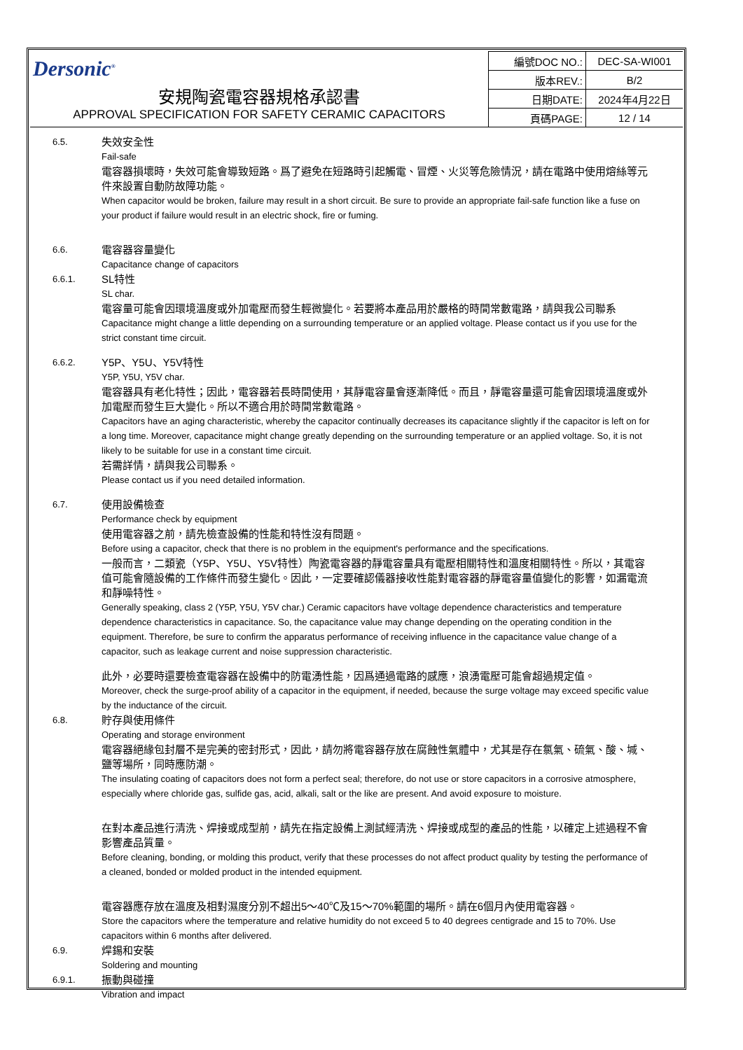| Dersonic<sup>®</sup> 安規陶瓷電容器規格承認書 APPROVAL SPECIFICATION FOR SAFETY CERAMIC CAPACITORS | 編號DOC NO.: | DEC-SA-WI001 |
| | 版本REV.: | B/2 |
| | 日期DATE: | 2024年4月22日 |
| | 頁碼PAGE: | 12 / 14 |
6.5.
失效安全性
Fail-safe
電容器損壞時，失效可能會導致短路。爲了避免在短路時引起觸電、冒煙、火災等危險情況，請在電路中使用熔絲等元件來設置自動防故障功能。
When capacitor would be broken, failure may result in a short circuit. Be sure to provide an appropriate fail-safe function like a fuse on your product if failure would result in an electric shock, fire or fuming.
6.6.
電容器容量變化
Capacitance change of capacitors
6.6.1.
SL特性
SL char.
電容量可能會因環境溫度或外加電壓而發生輕微變化。若要將本產品用於嚴格的時間常數電路，請與我公司聯系
Capacitance might change a little depending on a surrounding temperature or an applied voltage. Please contact us if you use for the strict constant time circuit.
6.6.2.
Y5P、Y5U、Y5V特性
Y5P, Y5U, Y5V char.
電容器具有老化特性；因此，電容器若長時間使用，其靜電容量會逐漸降低。而且，靜電容量還可能會因環境溫度或外加電壓而發生巨大變化。所以不適合用於時間常數電路。
Capacitors have an aging characteristic, whereby the capacitor continually decreases its capacitance slightly if the capacitor is left on for a long time. Moreover, capacitance might change greatly depending on the surrounding temperature or an applied voltage. So, it is not likely to be suitable for use in a constant time circuit.
若需詳情，請與我公司聯系。
Please contact us if you need detailed information.
6.7.
使用設備檢查
Performance check by equipment
使用電容器之前，請先檢查設備的性能和特性沒有問題。
Before using a capacitor, check that there is no problem in the equipment's performance and the specifications.
一般而言，二類瓷（Y5P、Y5U、Y5V特性）陶瓷電容器的靜電容量具有電壓相關特性和溫度相關特性。所以，其電容值可能會隨設備的工作條件而發生變化。因此，一定要確認儀器接收性能對電容器的靜電容量值變化的影響，如漏電流和靜噪特性。
Generally speaking, class 2 (Y5P, Y5U, Y5V char.) Ceramic capacitors have voltage dependence characteristics and temperature dependence characteristics in capacitance. So, the capacitance value may change depending on the operating condition in the equipment. Therefore, be sure to confirm the apparatus performance of receiving influence in the capacitance value change of a capacitor, such as leakage current and noise suppression characteristic.
此外，必要時還要檢查電容器在設備中的防電湧性能，因爲通過電路的感應，浪湧電壓可能會超過規定值。
Moreover, check the surge-proof ability of a capacitor in the equipment, if needed, because the surge voltage may exceed specific value by the inductance of the circuit.
6.8.
貯存與使用條件
Operating and storage environment
電容器絕緣包封層不是完美的密封形式，因此，請勿將電容器存放在腐蝕性氣體中，尤其是存在氯氣、硫氣、酸、堿、鹽等場所，同時應防潮。
The insulating coating of capacitors does not form a perfect seal; therefore, do not use or store capacitors in a corrosive atmosphere, especially where chloride gas, sulfide gas, acid, alkali, salt or the like are present. And avoid exposure to moisture.
在對本產品進行清洗、焊接或成型前，請先在指定設備上測試經清洗、焊接或成型的產品的性能，以確定上述過程不會影響產品質量。
Before cleaning, bonding, or molding this product, verify that these processes do not affect product quality by testing the performance of a cleaned, bonded or molded product in the intended equipment.
電容器應存放在溫度及相對濕度分別不超出5～40℃及15～70%範圍的場所。請在6個月內使用電容器。
Store the capacitors where the temperature and relative humidity do not exceed 5 to 40 degrees centigrade and 15 to 70%. Use capacitors within 6 months after delivered.
6.9.
焊錫和安裝
Soldering and mounting
6.9.1.
振動與碰撞
Vibration and impact